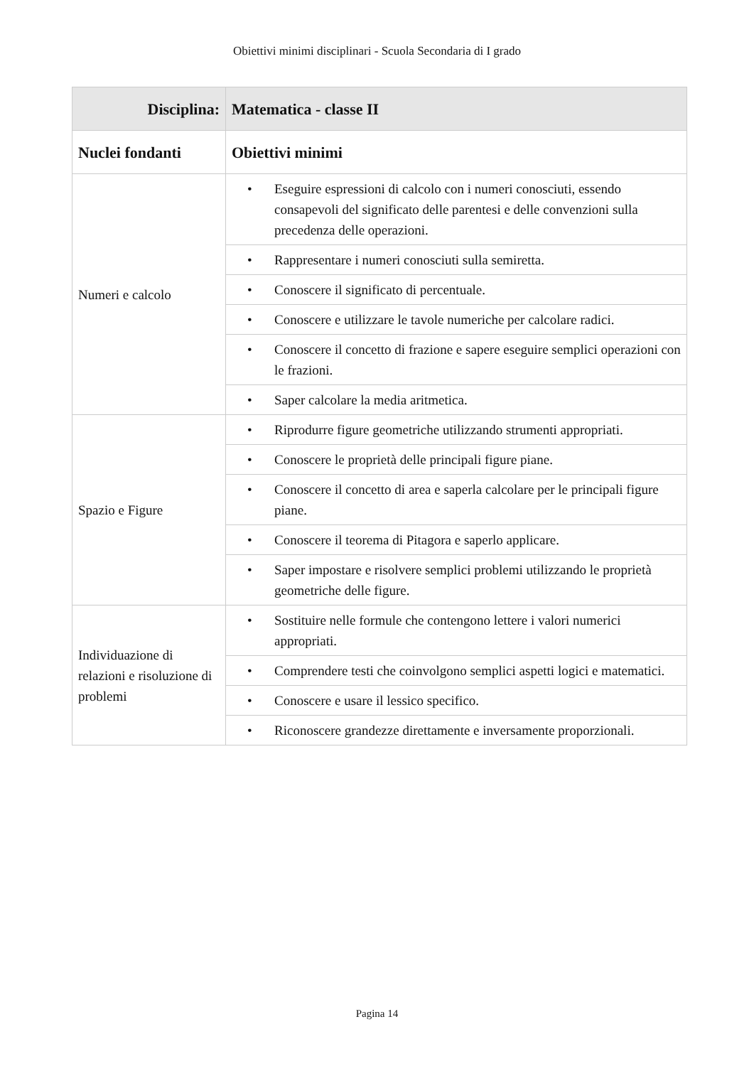Obiettivi minimi disciplinari - Scuola Secondaria di I grado
| Disciplina: | Matematica - classe II |
| Nuclei fondanti | Obiettivi minimi |
| Numeri e calcolo | • Eseguire espressioni di calcolo con i numeri conosciuti, essendo consapevoli del significato delle parentesi e delle convenzioni sulla precedenza delle operazioni. |
| | • Rappresentare i numeri conosciuti sulla semiretta. |
| | • Conoscere il significato di percentuale. |
| | • Conoscere e utilizzare le tavole numeriche per calcolare radici. |
| | • Conoscere il concetto di frazione e sapere eseguire semplici operazioni con le frazioni. |
| | • Saper calcolare la media aritmetica. |
| Spazio e Figure | • Riprodurre figure geometriche utilizzando strumenti appropriati. |
| | • Conoscere le proprietà delle principali figure piane. |
| | • Conoscere il concetto di area e saperla calcolare per le principali figure piane. |
| | • Conoscere il teorema di Pitagora e saperlo applicare. |
| | • Saper impostare e risolvere semplici problemi utilizzando le proprietà geometriche delle figure. |
| Individuazione di relazioni e risoluzione di problemi | • Sostituire nelle formule che contengono lettere i valori numerici appropriati. |
| | • Comprendere testi che coinvolgono semplici aspetti logici e matematici. |
| | • Conoscere e usare il lessico specifico. |
| | • Riconoscere grandezze direttamente e inversamente proporzionali. |
Pagina 14